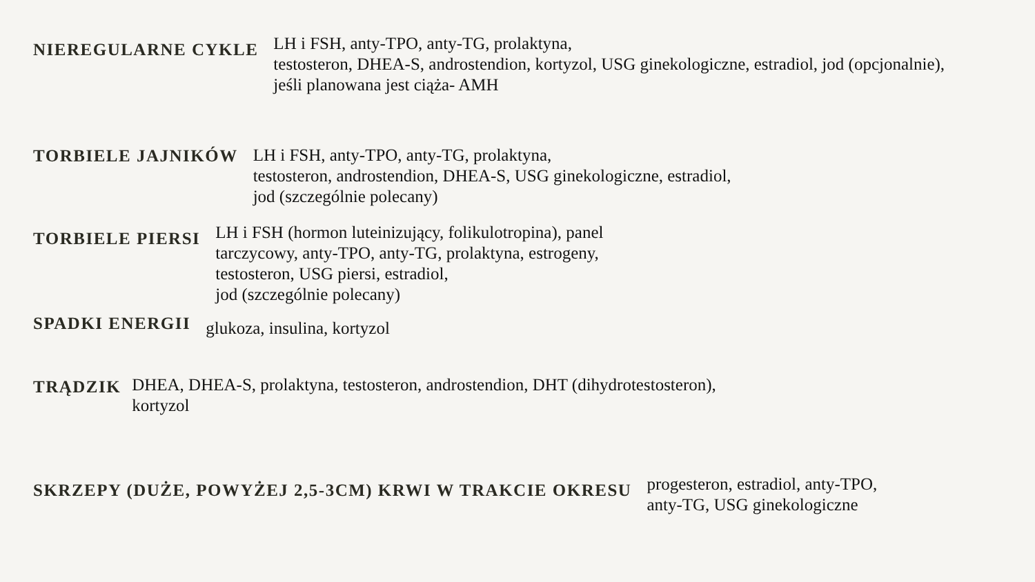NIEREGULARNE CYKLE
LH i FSH, anty-TPO, anty-TG, prolaktyna,
testosteron, DHEA-S, androstendion, kortyzol, USG ginekologiczne, estradiol, jod (opcjonalnie),
jeśli planowana jest ciąża- AMH
TORBIELE JAJNIKÓW
LH i FSH, anty-TPO, anty-TG, prolaktyna,
testosteron, androstendion, DHEA-S, USG ginekologiczne, estradiol,
jod (szczególnie polecany)
TORBIELE PIERSI
LH i FSH (hormon luteinizujący, folikulotropina), panel
tarczycowy, anty-TPO, anty-TG, prolaktyna, estrogeny,
testosteron, USG piersi, estradiol,
jod (szczególnie polecany)
SPADKI ENERGII
glukoza, insulina, kortyzol
TRĄDZIK
DHEA, DHEA-S, prolaktyna, testosteron, androstendion, DHT (dihydrotestosteron),
kortyzol
SKRZEPY (DUŻE, POWYŻEJ 2,5-3CM) KRWI W TRAKCIE OKRESU
progesteron, estradiol, anty-TPO,
anty-TG, USG ginekologiczne